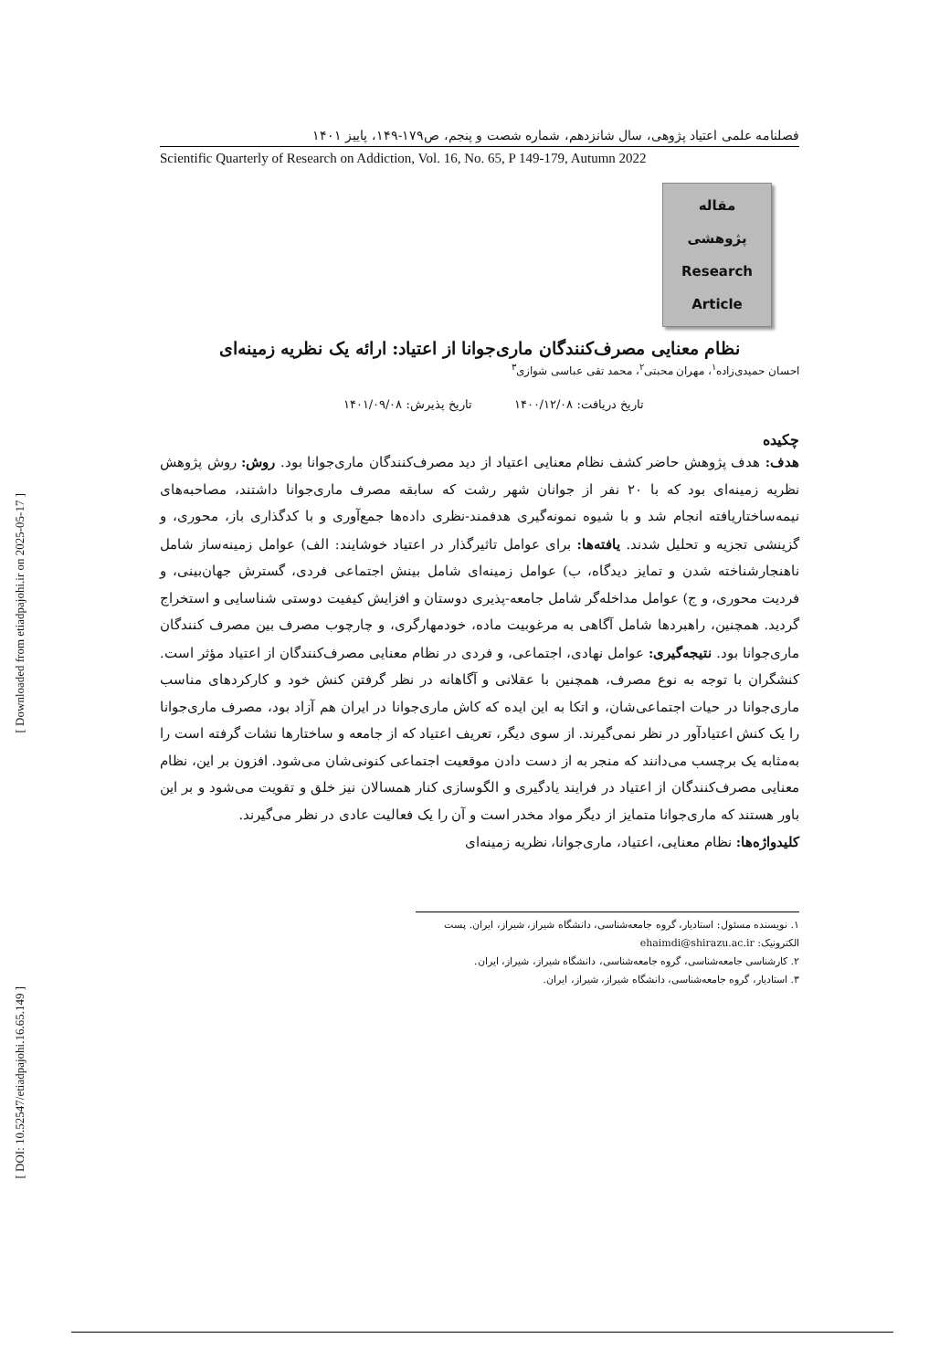[ Downloaded from etiadpajohi.ir on 2025-05-17 ]
[ DOI: 10.52547/etiadpajohi.16.65.149 ]
فصلنامه علمی اعتیاد پژوهی، سال شانزدهم، شماره شصت و پنجم، ص۱۷۹-۱۴۹، پاییز ۱۴۰۱
Scientific Quarterly of Research on Addiction, Vol. 16, No. 65, P 149-179, Autumn 2022
مقاله
پژوهشی
Research
Article
نظام معنایی مصرف‌کنندگان ماری‌جوانا از اعتیاد: ارائه یک نظریه زمینه‌ای
احسان حمیدی‌زاده<sup>۱</sup>، مهران محبتی<sup>۲</sup>، محمد تقی عباسی شوازی<sup>۳</sup>
تاریخ دریافت: ۱۴۰۰/۱۲/۰۸ تاریخ پذیرش: ۱۴۰۱/۰۹/۰۸
چکیده
هدف: هدف پژوهش حاضر کشف نظام معنایی اعتیاد از دید مصرف‌کنندگان ماری‌جوانا بود. روش: روش پژوهش نظریه زمینه‌ای بود که با ۲۰ نفر از جوانان شهر رشت که سابقه مصرف ماری‌جوانا داشتند، مصاحبه‌های نیمه‌ساختاریافته انجام شد و با شیوه نمونه‌گیری هدفمند-نظری داده‌ها جمع‌آوری و با کدگذاری باز، محوری، و گزینشی تجزیه و تحلیل شدند. یافته‌ها: برای عوامل تاثیرگذار در اعتیاد خوشایند: الف) عوامل زمینه‌ساز شامل ناهنجارشناخته شدن و تمایز دیدگاه، ب) عوامل زمینه‌ای شامل بینش اجتماعی فردی، گسترش جهان‌بینی، و فردیت محوری، و ج) عوامل مداخله‌گر شامل جامعه-پذیری دوستان و افزایش کیفیت دوستی شناسایی و استخراج گردید. همچنین، راهبردها شامل آگاهی به مرغوبیت ماده، خودمهارگری، و چارچوب مصرف بین مصرف کنندگان ماری‌جوانا بود. نتیجه‌گیری: عوامل نهادی، اجتماعی، و فردی در نظام معنایی مصرف‌کنندگان از اعتیاد مؤثر است. کنشگران با توجه به نوع مصرف، همچنین با عقلانی و آگاهانه در نظر گرفتن کنش خود و کارکردهای مناسب ماری‌جوانا در حیات اجتماعی‌شان، و اتکا به این ایده که کاش ماری‌جوانا در ایران هم آزاد بود، مصرف ماری‌جوانا را یک کنش اعتیادآور در نظر نمی‌گیرند. از سوی دیگر، تعریف اعتیاد که از جامعه و ساختارها نشات گرفته است را به‌مثابه یک برچسب می‌دانند که منجر به از دست دادن موقعیت اجتماعی کنونی‌شان می‌شود. افزون بر این، نظام معنایی مصرف‌کنندگان از اعتیاد در فرایند یادگیری و الگوسازی کنار همسالان نیز خلق و تقویت می‌شود و بر این باور هستند که ماری‌جوانا متمایز از دیگر مواد مخدر است و آن را یک فعالیت عادی در نظر می‌گیرند.
کلیدواژه‌ها: نظام معنایی، اعتیاد، ماری‌جوانا، نظریه زمینه‌ای
۱. نویسنده مسئول: استادیار، گروه جامعه‌شناسی، دانشگاه شیراز، شیراز، ایران. پست الکترونیک: ehaimdi@shirazu.ac.ir
۲. کارشناسی جامعه‌شناسی، گروه جامعه‌شناسی، دانشگاه شیراز، شیراز، ایران.
۳. استادیار، گروه جامعه‌شناسی، دانشگاه شیراز، شیراز، ایران.